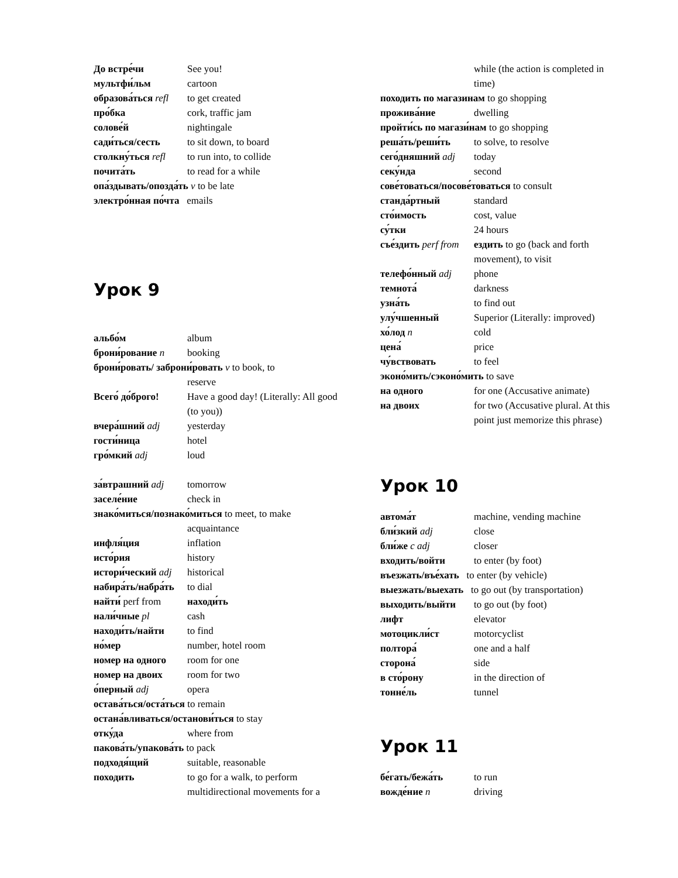До встре́чи See you!
мультфи́льм cartoon
образова́ться refl to get created
про́бка cork, traffic jam
солове́й nightingale
сади́ться/сесть to sit down, to board
столкну́ться refl to run into, to collide
почита́ть to read for a while
опа́здывать/опозда́ть v to be late
электро́нная по́чта emails
Урок 9
альбо́м album
брони́рование n booking
брони́ровать/ заброни́ровать v to book, to
reserve
Всего́ до́брого! Have a good day! (Literally: All good (to you))
вчера́шний adj yesterday
гости́ница hotel
гро́мкий adj loud
за́втрашний adj tomorrow
заселе́ние check in
знако́миться/познако́миться to meet, to make
acquaintance
инфля́ция inflation
исто́рия history
истори́ческий adj historical
набира́ть/набра́ть to dial
найти́ perf from находи́ть
нали́чные pl cash
находи́ть/найти to find
но́мер number, hotel room
номер на одного room for one
номер на двоих room for two
о́перный adj opera
остава́ться/оста́ться to remain
остана́вливаться/останови́ться to stay
отку́да where from
пакова́ть/упакова́ть to pack
подходя́щий suitable, reasonable
походить to go for a walk, to perform multidirectional movements for a
while (the action is completed in time)
походить по магазинам to go shopping
прожива́ние dwelling
пройти́сь по магази́нам to go shopping
реша́ть/реши́ть to solve, to resolve
сего́дняшний adj today
секу́нда second
сове́товаться/посове́товаться to consult
станда́ртный standard
сто́имость cost, value
су́тки 24 hours
съе́здить perf from ездить to go (back and forth movement), to visit
телефо́нный adj phone
темнота́ darkness
узна́ть to find out
улу́чшенный Superior (Literally: improved)
хо́лод n cold
цена́ price
чу́вствовать to feel
эконо́мить/сэконо́мить to save
на одного for one (Accusative animate)
на двоих for two (Accusative plural. At this point just memorize this phrase)
Урок 10
автома́т machine, vending machine
бли́зкий adj close
бли́же c adj closer
входить/войти to enter (by foot)
въезжать/въе́хать to enter (by vehicle)
выезжать/выехать to go out (by transportation)
выходить/выйти to go out (by foot)
лифт elevator
мотоцикли́ст motorcyclist
полтора́ one and a half
сторона́ side
в сто́рону in the direction of
тонне́ль tunnel
Урок 11
бе́гать/бежа́ть to run
вожде́ние n driving